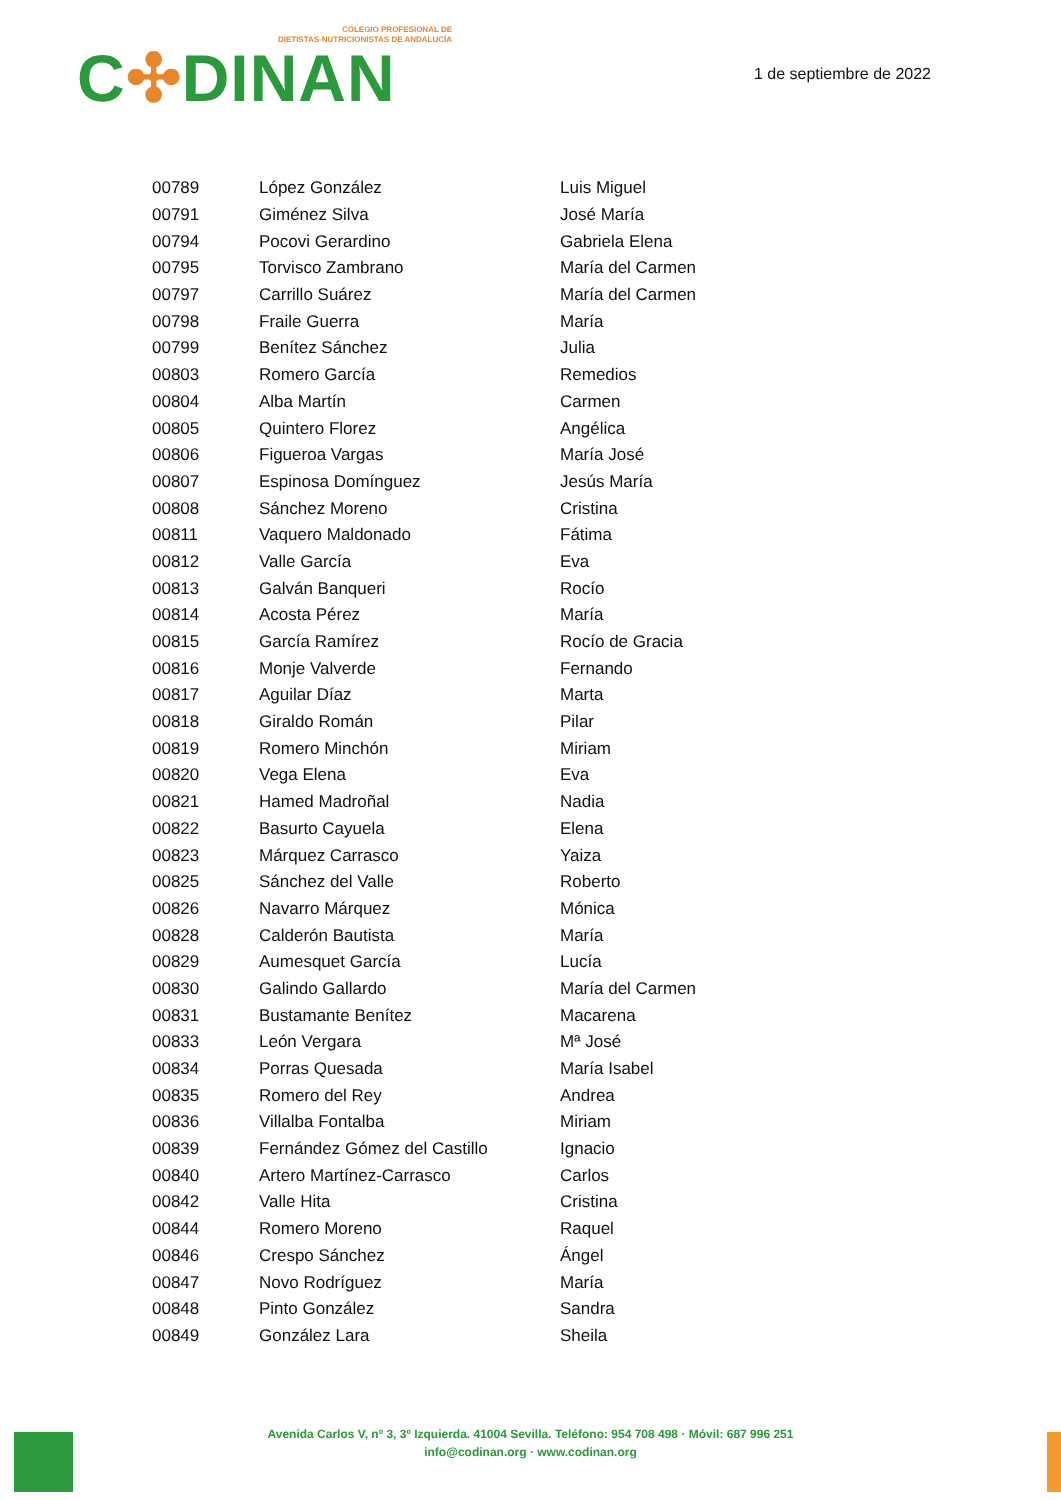COLEGIO PROFESIONAL DE
DIETISTAS-NUTRICIONISTAS DE ANDALUCÍA
C✣DINAN
1 de septiembre de 2022
| 00789 | López González | Luis Miguel |
| 00791 | Giménez Silva | José María |
| 00794 | Pocovi Gerardino | Gabriela Elena |
| 00795 | Torvisco Zambrano | María del Carmen |
| 00797 | Carrillo Suárez | María del Carmen |
| 00798 | Fraile Guerra | María |
| 00799 | Benítez Sánchez | Julia |
| 00803 | Romero García | Remedios |
| 00804 | Alba Martín | Carmen |
| 00805 | Quintero Florez | Angélica |
| 00806 | Figueroa Vargas | María José |
| 00807 | Espinosa Domínguez | Jesús María |
| 00808 | Sánchez Moreno | Cristina |
| 00811 | Vaquero Maldonado | Fátima |
| 00812 | Valle García | Eva |
| 00813 | Galván Banqueri | Rocío |
| 00814 | Acosta Pérez | María |
| 00815 | García Ramírez | Rocío de Gracia |
| 00816 | Monje Valverde | Fernando |
| 00817 | Aguilar Díaz | Marta |
| 00818 | Giraldo Román | Pilar |
| 00819 | Romero Minchón | Miriam |
| 00820 | Vega Elena | Eva |
| 00821 | Hamed Madroñal | Nadia |
| 00822 | Basurto Cayuela | Elena |
| 00823 | Márquez Carrasco | Yaiza |
| 00825 | Sánchez del Valle | Roberto |
| 00826 | Navarro Márquez | Mónica |
| 00828 | Calderón Bautista | María |
| 00829 | Aumesquet García | Lucía |
| 00830 | Galindo Gallardo | María del Carmen |
| 00831 | Bustamante Benítez | Macarena |
| 00833 | León Vergara | Mª José |
| 00834 | Porras Quesada | María Isabel |
| 00835 | Romero del Rey | Andrea |
| 00836 | Villalba Fontalba | Miriam |
| 00839 | Fernández Gómez del Castillo | Ignacio |
| 00840 | Artero Martínez-Carrasco | Carlos |
| 00842 | Valle Hita | Cristina |
| 00844 | Romero Moreno | Raquel |
| 00846 | Crespo Sánchez | Ángel |
| 00847 | Novo Rodríguez | María |
| 00848 | Pinto González | Sandra |
| 00849 | González Lara | Sheila |
Avenida Carlos V, nº 3, 3º Izquierda. 41004 Sevilla. Teléfono: 954 708 498 · Móvil: 687 996 251
info@codinan.org · www.codinan.org